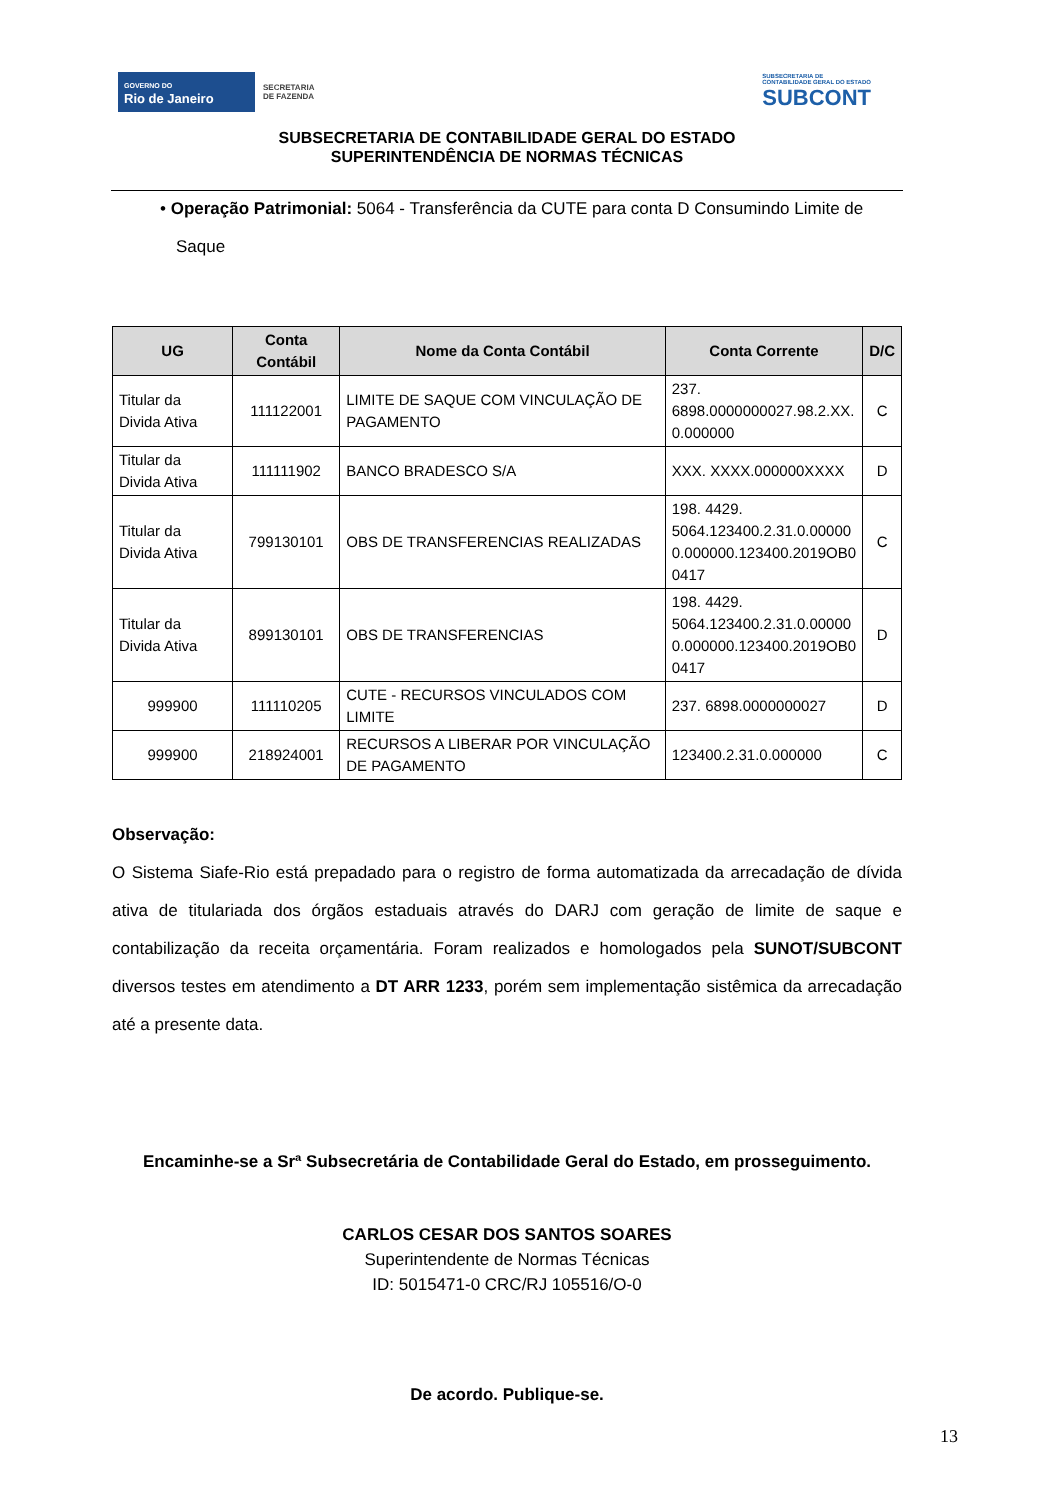GOVERNO DO
Rio de Janeiro
SECRETARIA
DE FAZENDA
SUBSECRETARIA DE
CONTABILIDADE GERAL DO ESTADO
SUBCONT
SUBSECRETARIA DE CONTABILIDADE GERAL DO ESTADO
SUPERINTENDÊNCIA DE NORMAS TÉCNICAS
• Operação Patrimonial: 5064 - Transferência da CUTE para conta D Consumindo Limite de Saque
| UG | Conta Contábil | Nome da Conta Contábil | Conta Corrente | D/C |
| --- | --- | --- | --- | --- |
| Titular da Divida Ativa | 111122001 | LIMITE DE SAQUE COM VINCULAÇÃO DE PAGAMENTO | 237. 6898.0000000027.98.2.XX. 0.000000 | C |
| Titular da Divida Ativa | 111111902 | BANCO BRADESCO S/A | XXX. XXXX.000000XXXX | D |
| Titular da Divida Ativa | 799130101 | OBS DE TRANSFERENCIAS REALIZADAS | 198. 4429. 5064.123400.2.31.0.00000 0.000000.123400.2019OB0 0417 | C |
| Titular da Divida Ativa | 899130101 | OBS DE TRANSFERENCIAS | 198. 4429. 5064.123400.2.31.0.00000 0.000000.123400.2019OB0 0417 | D |
| 999900 | 111110205 | CUTE - RECURSOS VINCULADOS COM LIMITE | 237. 6898.0000000027 | D |
| 999900 | 218924001 | RECURSOS A LIBERAR POR VINCULAÇÃO DE PAGAMENTO | 123400.2.31.0.000000 | C |
Observação:
O Sistema Siafe-Rio está prepadado para o registro de forma automatizada da arrecadação de dívida ativa de titulariada dos órgãos estaduais através do DARJ com geração de limite de saque e contabilização da receita orçamentária. Foram realizados e homologados pela SUNOT/SUBCONT diversos testes em atendimento a DT ARR 1233, porém sem implementação sistêmica da arrecadação até a presente data.
Encaminhe-se a Srª Subsecretária de Contabilidade Geral do Estado, em prosseguimento.
CARLOS CESAR DOS SANTOS SOARES
Superintendente de Normas Técnicas
ID: 5015471-0 CRC/RJ 105516/O-0
De acordo. Publique-se.
13